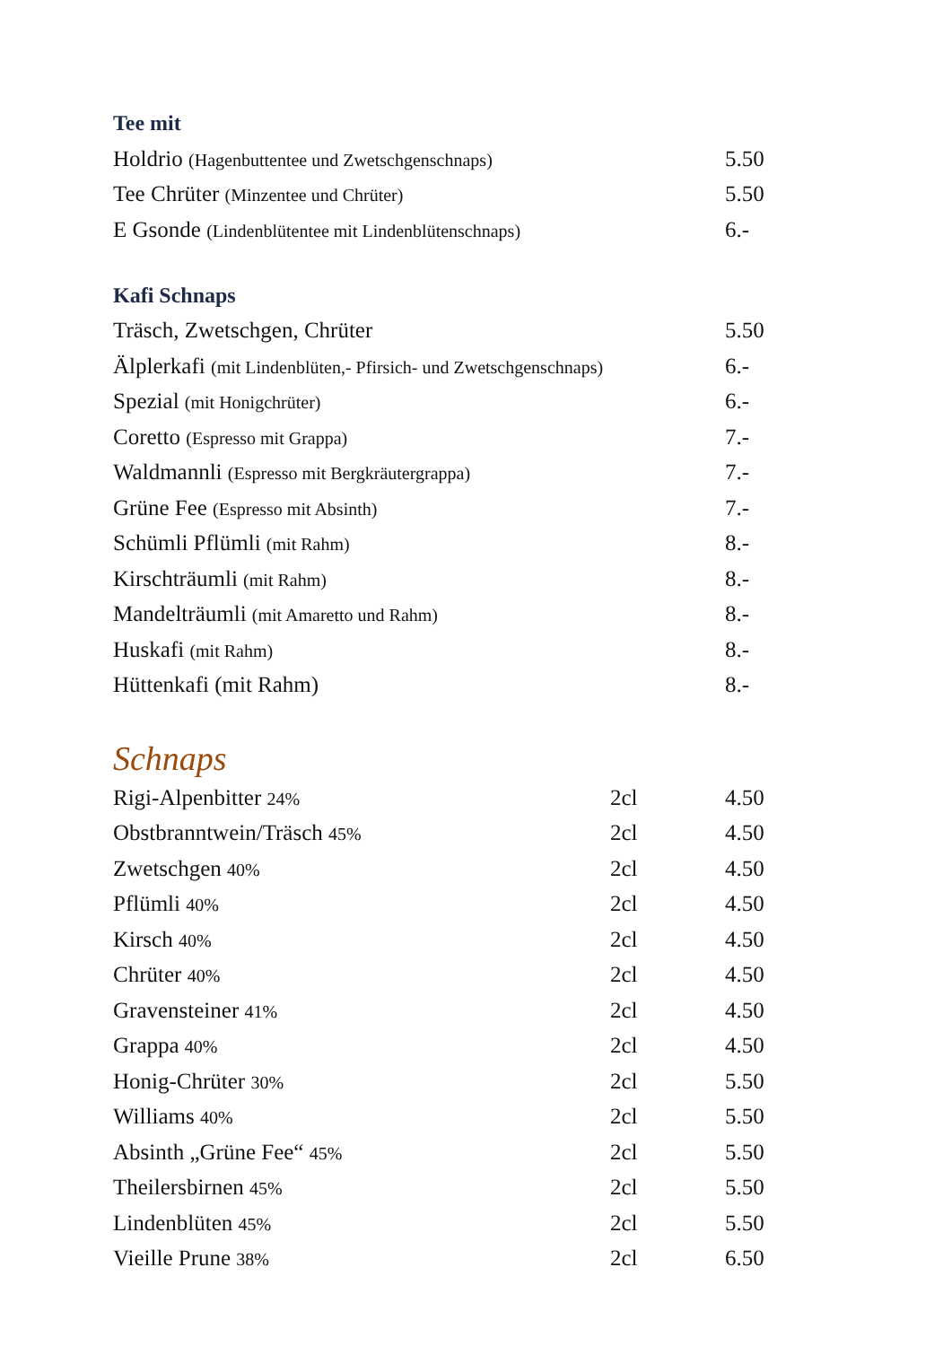Tee mit
| Holdrio (Hagenbuttentee und Zwetschgenschnaps) | 5.50 |
| Tee Chrüter (Minzentee und Chrüter) | 5.50 |
| E Gsonde (Lindenblütentee mit Lindenblütenschnaps) | 6.- |
Kafi Schnaps
| Träsch, Zwetschgen, Chrüter | 5.50 |
| Älplerkafi (mit Lindenblüten,- Pfirsich- und Zwetschgenschnaps) | 6.- |
| Spezial (mit Honigchrüter) | 6.- |
| Coretto (Espresso mit Grappa) | 7.- |
| Waldmannli (Espresso mit Bergkräutergrappa) | 7.- |
| Grüne Fee (Espresso mit Absinth) | 7.- |
| Schümli Pflümli (mit Rahm) | 8.- |
| Kirschträumli (mit Rahm) | 8.- |
| Mandelträumli (mit Amaretto und Rahm) | 8.- |
| Huskafi (mit Rahm) | 8.- |
| Hüttenkafi (mit Rahm) | 8.- |
Schnaps
| Rigi-Alpenbitter 24% | 2cl | 4.50 |
| Obstbranntwein/Träsch 45% | 2cl | 4.50 |
| Zwetschgen 40% | 2cl | 4.50 |
| Pflümli 40% | 2cl | 4.50 |
| Kirsch 40% | 2cl | 4.50 |
| Chrüter 40% | 2cl | 4.50 |
| Gravensteiner 41% | 2cl | 4.50 |
| Grappa 40% | 2cl | 4.50 |
| Honig-Chrüter 30% | 2cl | 5.50 |
| Williams 40% | 2cl | 5.50 |
| Absinth „Grüne Fee“ 45% | 2cl | 5.50 |
| Theilersbirnen 45% | 2cl | 5.50 |
| Lindenblüten 45% | 2cl | 5.50 |
| Vieille Prune 38% | 2cl | 6.50 |